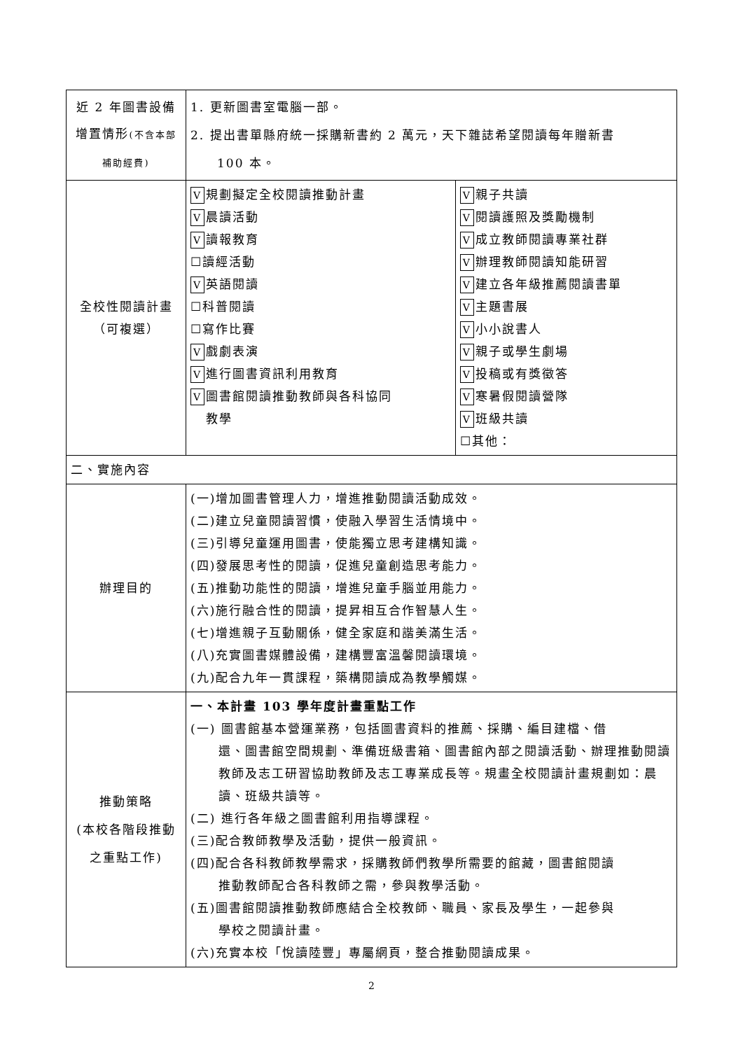| 近 2 年圖書設備增置情形 (不含本部補助經費) | 1. 更新圖書室電腦一部。 2. 提出書單縣府統一採購新書約 2 萬元，天下雜誌希望閱讀每年贈新書 100 本。 | |
| 全校性閱讀計畫 （可複選） | V 規劃擬定全校閱讀推動計畫 V 晨讀活動 V 讀報教育 ☐讀經活動 V 英語閱讀 ☐科普閱讀 ☐寫作比賽 V 戲劇表演 V 進行圖書資訊利用教育 V 圖書館閱讀推動教師與各科協同 教學 | V 親子共讀 V 閱讀護照及獎勵機制 V 成立教師閱讀專業社群 V 辦理教師閱讀知能研習 V 建立各年級推薦閱讀書單 V 主題書展 V 小小說書人 V 親子或學生劇場 V 投稿或有獎徵答 V 寒暑假閱讀營隊 V 班級共讀 ☐其他： |
| 二、實施內容 | | |
| 辦理目的 | (一)增加圖書管理人力，增進推動閱讀活動成效。 (二)建立兒童閱讀習慣，使融入學習生活情境中。 (三)引導兒童運用圖書，使能獨立思考建構知識。 (四)發展思考性的閱讀，促進兒童創造思考能力。 (五)推動功能性的閱讀，增進兒童手腦並用能力。 (六)施行融合性的閱讀，提昇相互合作智慧人生。 (七)增進親子互動關係，健全家庭和諧美滿生活。 (八)充實圖書媒體設備，建構豐富溫馨閱讀環境。 (九)配合九年一貫課程，築構閱讀成為教學觸媒。 | |
| 推動策略 (本校各階段推動之重點工作) | 一、本計畫 103 學年度計畫重點工作 (一) 圖書館基本營運業務，包括圖書資料的推薦、採購、編目建檔、借 還、圖書館空間規劃、準備班級書箱、圖書館內部之閱讀活動、辦理推動閱讀教師及志工研習協助教師及志工專業成長等。規畫全校閱讀計畫規劃如：晨讀、班級共讀等。 (二) 進行各年級之圖書館利用指導課程。 (三)配合教師教學及活動，提供一般資訊。 (四)配合各科教師教學需求，採購教師們教學所需要的館藏，圖書館閱讀 推動教師配合各科教師之需，參與教學活動。 (五)圖書館閱讀推動教師應結合全校教師、職員、家長及學生，一起參與 學校之閱讀計畫。 (六)充實本校「悅讀陸豐」專屬網頁，整合推動閱讀成果。 | |
2